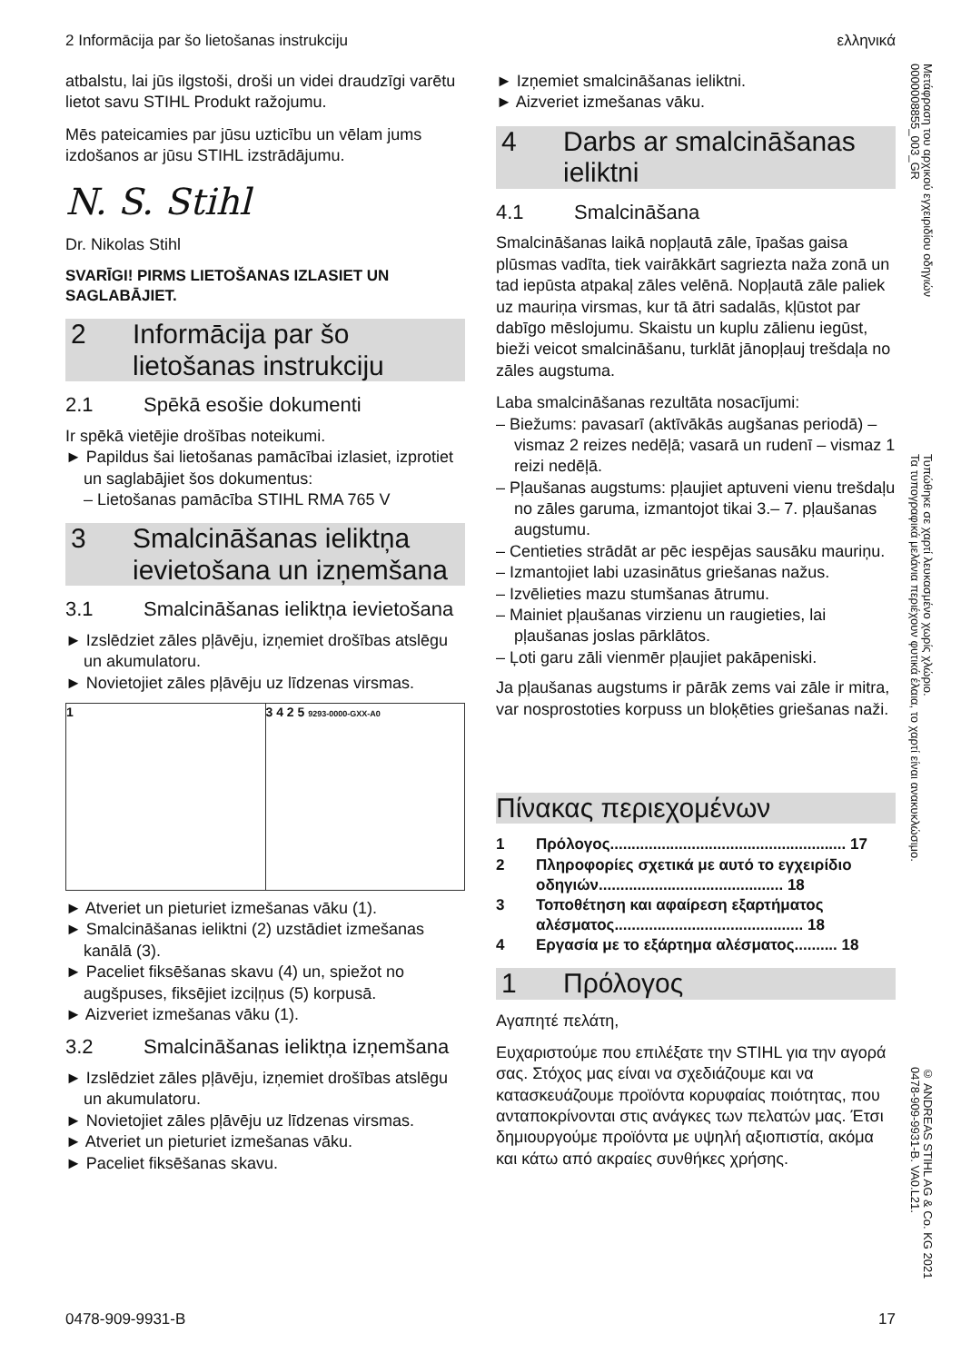2 Informācija par šo lietošanas instrukciju ελληνικά
atbalstu, lai jūs ilgstoši, droši un videi draudzīgi varētu lietot savu STIHL Produkt ražojumu.
Mēs pateicamies par jūsu uzticību un vēlam jums izdošanos ar jūsu STIHL izstrādājumu.
N. S. Stihl
Dr. Nikolas Stihl
SVARĪGI! PIRMS LIETOŠANAS IZLASIET UN SAGLABĀJIET.
2 Informācija par šo lietošanas instrukciju
2.1 Spēkā esošie dokumenti
Ir spēkā vietējie drošības noteikumi.
► Papildus šai lietošanas pamācībai izlasiet, izprotiet un saglabājiet šos dokumentus:
– Lietošanas pamācība STIHL RMA 765 V
3 Smalcināšanas ieliktņa ievietošana un izņemšana
3.1 Smalcināšanas ieliktņa ievietošana
► Izslēdziet zāles pļāvēju, izņemiet drošības atslēgu un akumulatoru.
► Novietojiet zāles pļāvēju uz līdzenas virsmas.
1 3 4 2 5 9293-0000-GXX-A0
► Atveriet un pieturiet izmešanas vāku (1).
► Smalcināšanas ieliktni (2) uzstādiet izmešanas kanālā (3).
► Paceliet fiksēšanas skavu (4) un, spiežot no augšpuses, fiksējiet izciļņus (5) korpusā.
► Aizveriet izmešanas vāku (1).
3.2 Smalcināšanas ieliktņa izņemšana
► Izslēdziet zāles pļāvēju, izņemiet drošības atslēgu un akumulatoru.
► Novietojiet zāles pļāvēju uz līdzenas virsmas.
► Atveriet un pieturiet izmešanas vāku.
► Paceliet fiksēšanas skavu.
► Izņemiet smalcināšanas ieliktni.
► Aizveriet izmešanas vāku.
4 Darbs ar smalcināšanas ieliktni
4.1 Smalcināšana
Smalcināšanas laikā nopļautā zāle, īpašas gaisa plūsmas vadīta, tiek vairākkārt sagriezta naža zonā un tad iepūsta atpakaļ zāles velēnā. Nopļautā zāle paliek uz mauriņa virsmas, kur tā ātri sadalās, kļūstot par dabīgo mēslojumu. Skaistu un kuplu zālienu iegūst, bieži veicot smalcināšanu, turklāt jānopļauj trešdaļa no zāles augstuma.
Laba smalcināšanas rezultāta nosacījumi:
– Biežums: pavasarī (aktīvākās augšanas periodā) – vismaz 2 reizes nedēļā; vasarā un rudenī – vismaz 1 reizi nedēļā.
– Pļaušanas augstums: pļaujiet aptuveni vienu trešdaļu no zāles garuma, izmantojot tikai 3.– 7. pļaušanas augstumu.
– Centieties strādāt ar pēc iespējas sausāku mauriņu.
– Izmantojiet labi uzasinātus griešanas nažus.
– Izvēlieties mazu stumšanas ātrumu.
– Mainiet pļaušanas virzienu un raugieties, lai pļaušanas joslas pārklātos.
– Ļoti garu zāli vienmēr pļaujiet pakāpeniski.
Ja pļaušanas augstums ir pārāk zems vai zāle ir mitra, var nosprostoties korpuss un bloķēties griešanas naži.
Πίνακας περιεχομένων
1 Πρόλογος....................................................... 17
2 Πληροφορίες σχετικά με αυτό το εγχειρίδιο οδηγιών........................................... 18
3 Τοποθέτηση και αφαίρεση εξαρτήματος αλέσματος............................................ 18
4 Εργασία με το εξάρτημα αλέσματος.......... 18
1 Πρόλογος
Αγαπητέ πελάτη,
Ευχαριστούμε που επιλέξατε την STIHL για την αγορά σας. Στόχος μας είναι να σχεδιάζουμε και να κατασκευάζουμε προϊόντα κορυφαίας ποιότητας, που ανταποκρίνονται στις ανάγκες των πελατών μας. Έτσι δημιουργούμε προϊόντα με υψηλή αξιοπιστία, ακόμα και κάτω από ακραίες συνθήκες χρήσης.
Μετάφραση του αρχικού εγχειριδίου οδηγιών
0000008855_003_GR
Τυπώθηκε σε χαρτί λευκασμένο χωρίς χλώριο.
Τα τυπογραφικά μελάνια περιέχουν φυτικά έλαια, το χαρτί είναι ανακυκλώσιμο.
© ANDREAS STIHL AG & Co. KG 2021
0478-909-9931-B. VA0.L21.
0478-909-9931-B 17